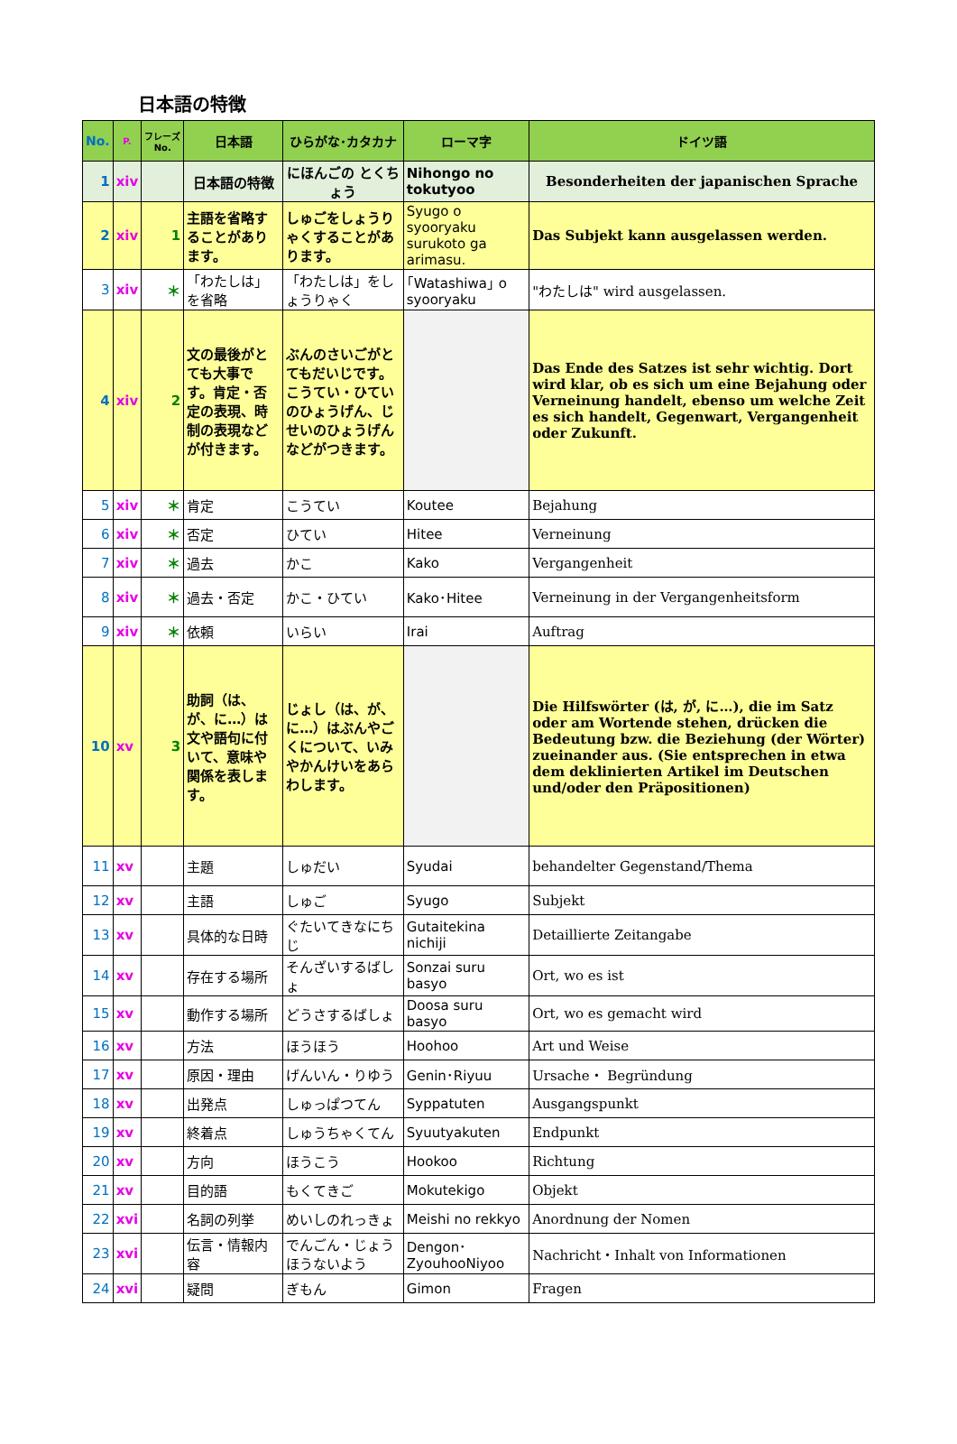日本語の特徴
| No. | P. | フレーズ No. | 日本語 | ひらがな･カタカナ | ローマ字 | ドイツ語 |
| --- | --- | --- | --- | --- | --- | --- |
| 1 | xiv | | 日本語の特徴 | にほんごの とくちょう | Nihongo no tokutyoo | Besonderheiten der japanischen Sprache |
| 2 | xiv | 1 | 主語を省略することがあります。 | しゅごをしょうりゃくすることがあります。 | Syugo o syooryaku surukoto ga arimasu. | Das Subjekt kann ausgelassen werden. |
| 3 | xiv | ＊ | 「わたしは」を省略 | 「わたしは」をしょうりゃく | ｢Watashiwa｣ o syooryaku | "わたしは" wird ausgelassen. |
| 4 | xiv | 2 | 文の最後がとても大事です。肯定・否定の表現、時制の表現などが付きます。 | ぶんのさいごがとてもだいじです。こうてい・ひていのひょうげん、じせいのひょうげんなどがつきます。 | | Das Ende des Satzes ist sehr wichtig. Dort wird klar, ob es sich um eine Bejahung oder Verneinung handelt, ebenso um welche Zeit es sich handelt, Gegenwart, Vergangenheit oder Zukunft. |
| 5 | xiv | ＊ | 肯定 | こうてい | Koutee | Bejahung |
| 6 | xiv | ＊ | 否定 | ひてい | Hitee | Verneinung |
| 7 | xiv | ＊ | 過去 | かこ | Kako | Vergangenheit |
| 8 | xiv | ＊ | 過去・否定 | かこ・ひてい | Kako･Hitee | Verneinung in der Vergangenheitsform |
| 9 | xiv | ＊ | 依頼 | いらい | Irai | Auftrag |
| 10 | xv | 3 | 助詞（は、が、に…）は文や語句に付いて、意味や関係を表します。 | じょし（は、が、に…）はぶんやごくについて、いみやかんけいをあらわします。 | | Die Hilfswörter (は, が, に…), die im Satz oder am Wortende stehen, drücken die Bedeutung bzw. die Beziehung (der Wörter) zueinander aus. (Sie entsprechen in etwa dem deklinierten Artikel im Deutschen und/oder den Präpositionen) |
| 11 | xv | | 主題 | しゅだい | Syudai | behandelter Gegenstand/Thema |
| 12 | xv | | 主語 | しゅご | Syugo | Subjekt |
| 13 | xv | | 具体的な日時 | ぐたいてきなにちじ | Gutaitekina nichiji | Detaillierte Zeitangabe |
| 14 | xv | | 存在する場所 | そんざいするばしょ | Sonzai suru basyo | Ort, wo es ist |
| 15 | xv | | 動作する場所 | どうさするばしょ | Doosa suru basyo | Ort, wo es gemacht wird |
| 16 | xv | | 方法 | ほうほう | Hoohoo | Art und Weise |
| 17 | xv | | 原因・理由 | げんいん・りゆう | Genin･Riyuu | Ursache・ Begründung |
| 18 | xv | | 出発点 | しゅっぱつてん | Syppatuten | Ausgangspunkt |
| 19 | xv | | 終着点 | しゅうちゃくてん | Syuutyakuten | Endpunkt |
| 20 | xv | | 方向 | ほうこう | Hookoo | Richtung |
| 21 | xv | | 目的語 | もくてきご | Mokutekigo | Objekt |
| 22 | xvi | | 名詞の列挙 | めいしのれっきょ | Meishi no rekkyo | Anordnung der Nomen |
| 23 | xvi | | 伝言・情報内容 | でんごん・じょうほうないよう | Dengon･ZyouhooNiyoo | Nachricht・Inhalt von Informationen |
| 24 | xvi | | 疑問 | ぎもん | Gimon | Fragen |